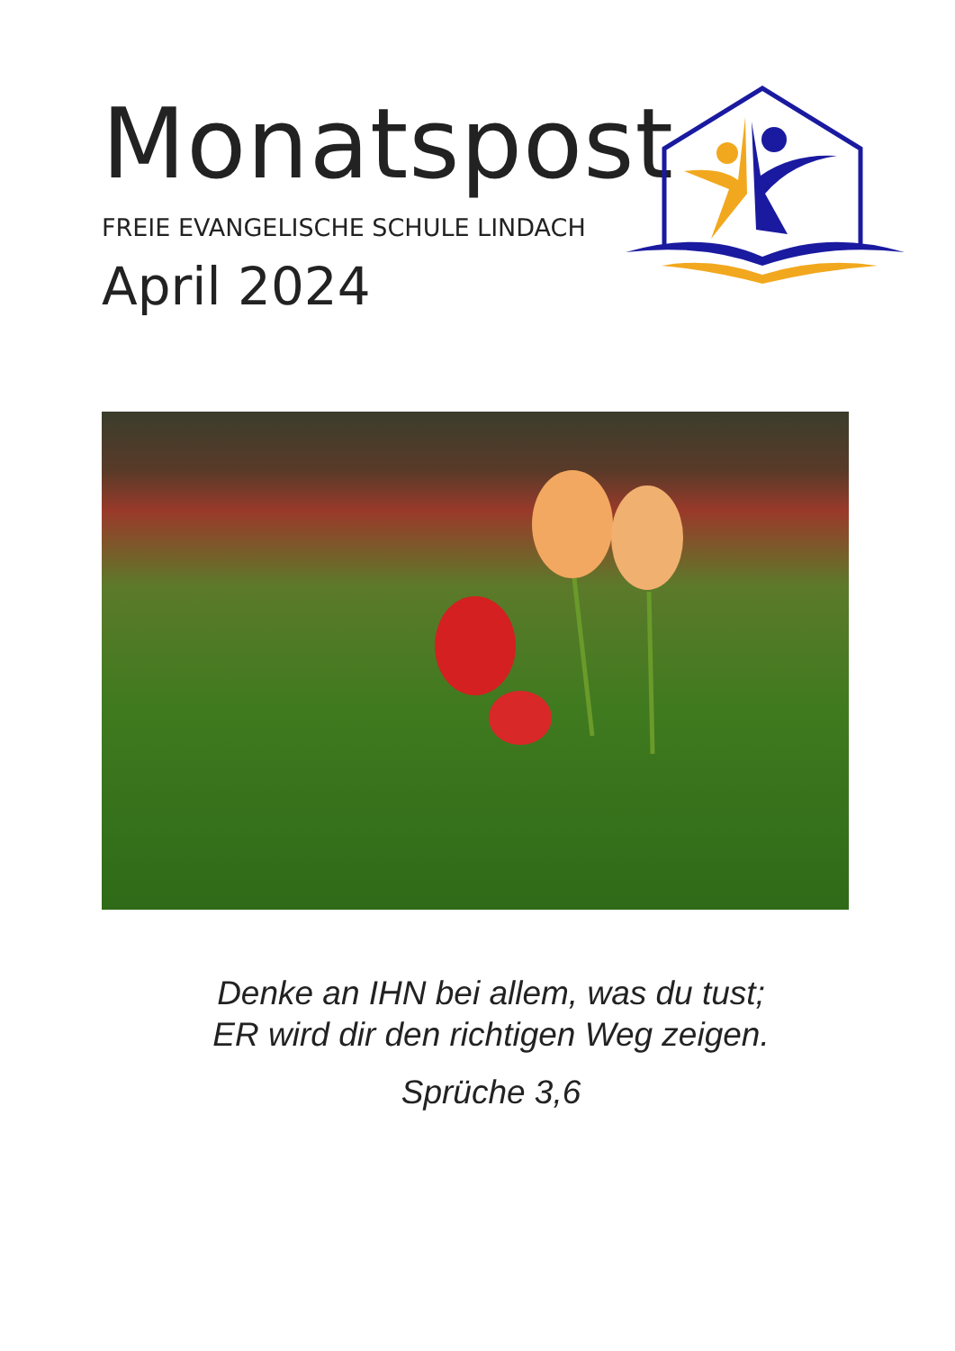Monatspost
FREIE EVANGELISCHE SCHULE LINDACH
April 2024
Denke an IHN bei allem, was du tust;
ER wird dir den richtigen Weg zeigen.
Sprüche 3,6